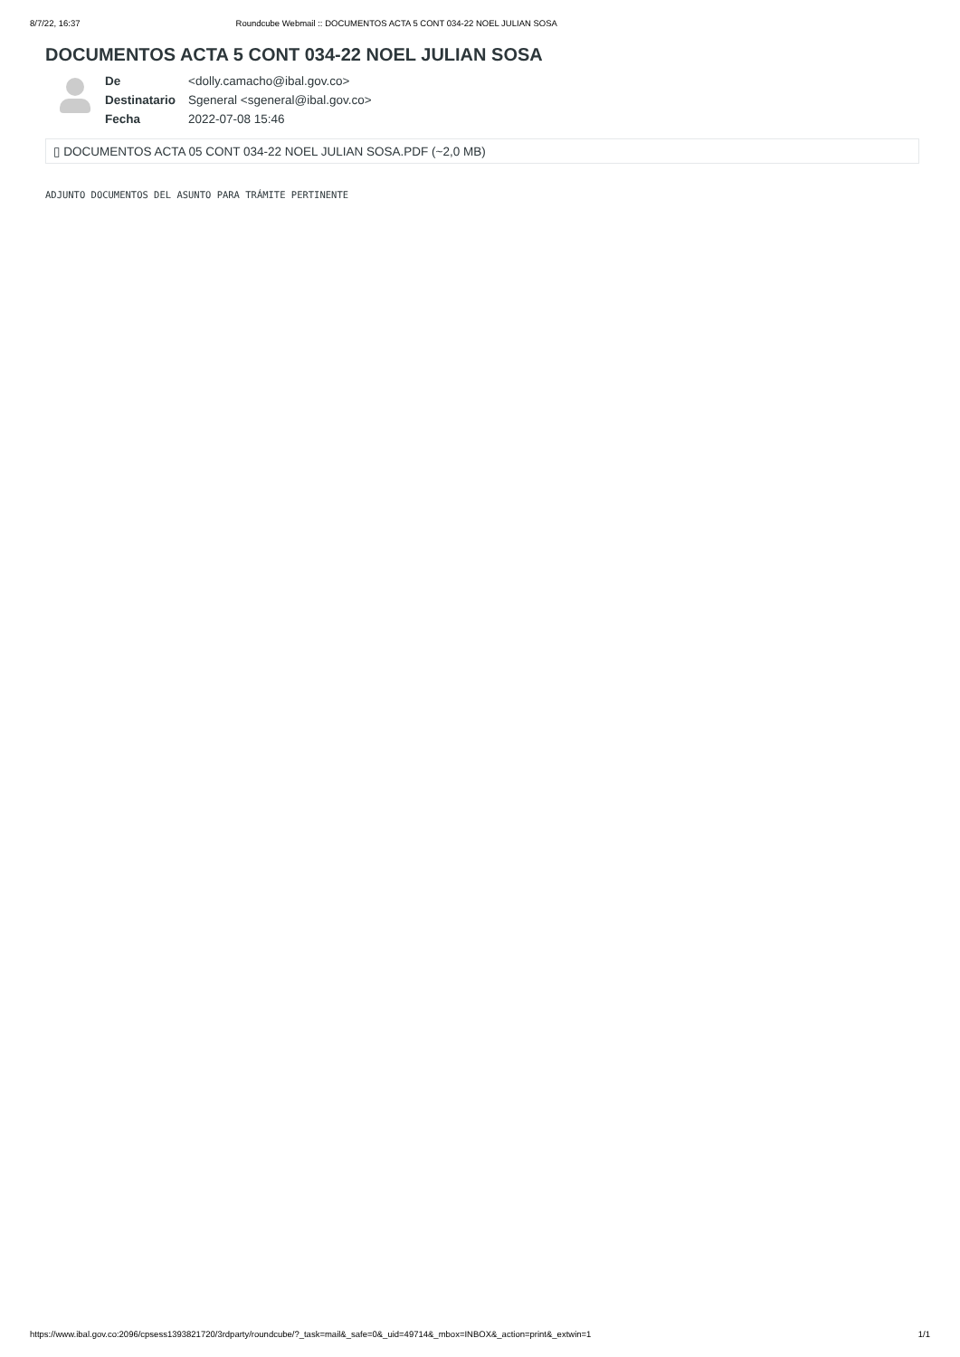8/7/22, 16:37 Roundcube Webmail :: DOCUMENTOS ACTA 5 CONT 034-22 NOEL JULIAN SOSA
DOCUMENTOS ACTA 5 CONT 034-22 NOEL JULIAN SOSA
| De | <dolly.camacho@ibal.gov.co> |
| Destinatario | Sgeneral <sgeneral@ibal.gov.co> |
| Fecha | 2022-07-08 15:46 |
▯ DOCUMENTOS ACTA 05 CONT 034-22 NOEL JULIAN SOSA.PDF (~2,0 MB)
ADJUNTO DOCUMENTOS DEL ASUNTO PARA TRÁMITE PERTINENTE
https://www.ibal.gov.co:2096/cpsess1393821720/3rdparty/roundcube/?_task=mail&_safe=0&_uid=49714&_mbox=INBOX&_action=print&_extwin=1 1/1